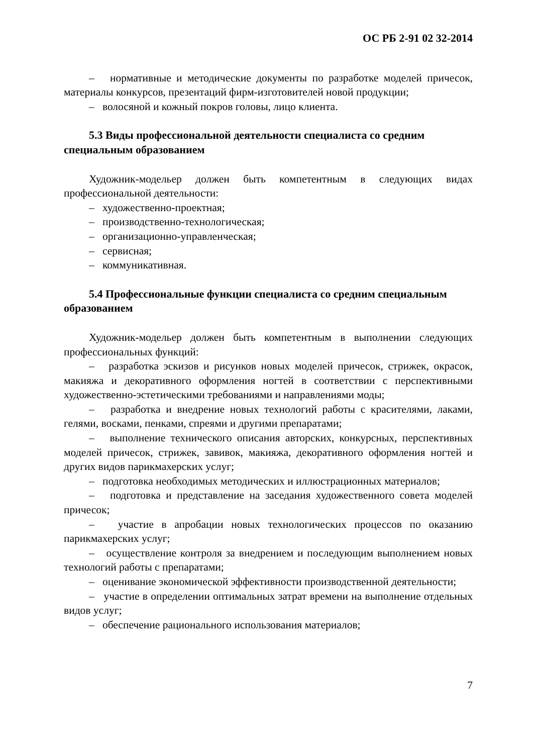ОС РБ 2-91 02 32-2014
– нормативные и методические документы по разработке моделей причесок, материалы конкурсов, презентаций фирм-изготовителей новой продукции;
– волосяной и кожный покров головы, лицо клиента.
5.3 Виды профессиональной деятельности специалиста со средним специальным образованием
Художник-модельер должен быть компетентным в следующих видах профессиональной деятельности:
– художественно-проектная;
– производственно-технологическая;
– организационно-управленческая;
– сервисная;
– коммуникативная.
5.4 Профессиональные функции специалиста со средним специальным образованием
Художник-модельер должен быть компетентным в выполнении следующих профессиональных функций:
– разработка эскизов и рисунков новых моделей причесок, стрижек, окрасок, макияжа и декоративного оформления ногтей в соответствии с перспективными художественно-эстетическими требованиями и направлениями моды;
– разработка и внедрение новых технологий работы с красителями, лаками, гелями, восками, пенками, спреями и другими препаратами;
– выполнение технического описания авторских, конкурсных, перспективных моделей причесок, стрижек, завивок, макияжа, декоративного оформления ногтей и других видов парикмахерских услуг;
– подготовка необходимых методических и иллюстрационных материалов;
– подготовка и представление на заседания художественного совета моделей причесок;
– участие в апробации новых технологических процессов по оказанию парикмахерских услуг;
– осуществление контроля за внедрением и последующим выполнением новых технологий работы с препаратами;
– оценивание экономической эффективности производственной деятельности;
– участие в определении оптимальных затрат времени на выполнение отдельных видов услуг;
– обеспечение рационального использования материалов;
7